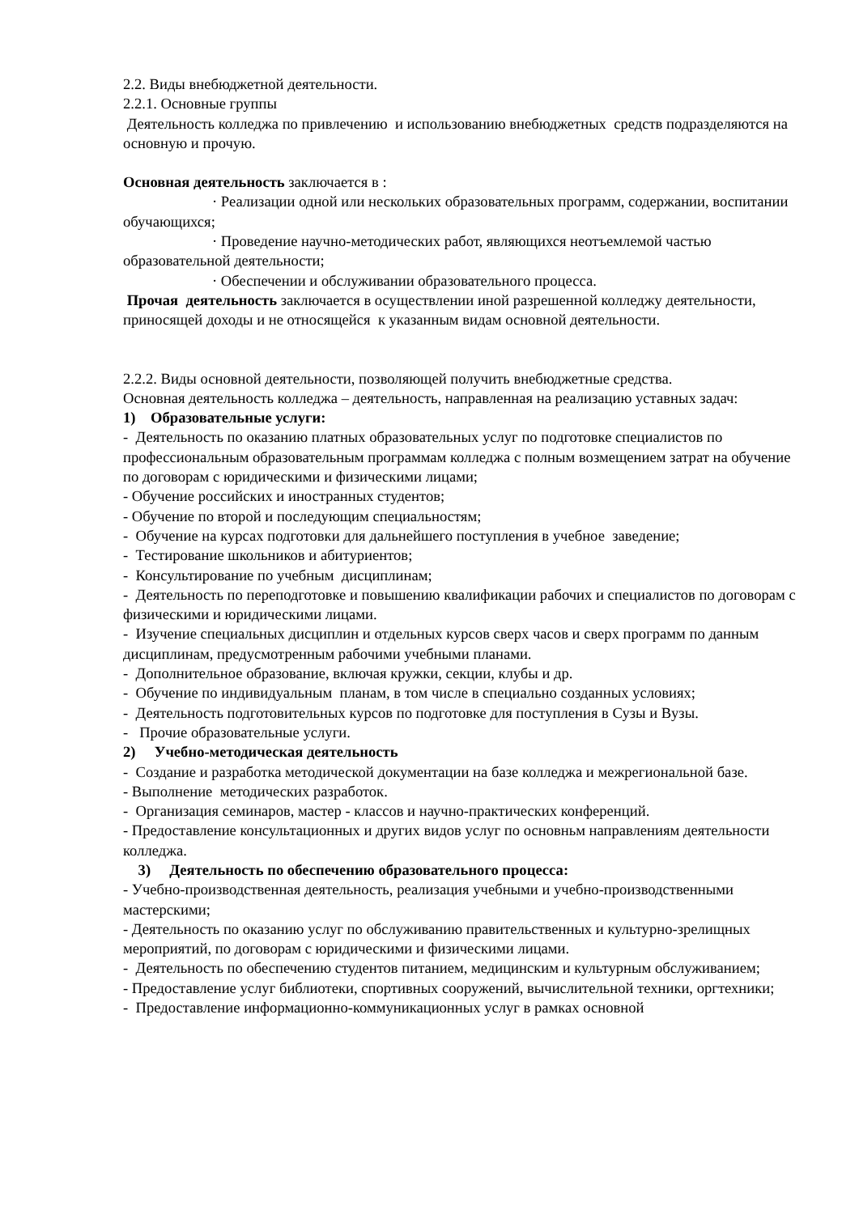2.2. Виды внебюджетной деятельности.
2.2.1. Основные группы
Деятельность колледжа по привлечению и использованию внебюджетных средств подразделяются на основную и прочую.
Основная деятельность заключается в :
· Реализации одной или нескольких образовательных программ, содержании, воспитании обучающихся;
· Проведение научно-методических работ, являющихся неотъемлемой частью образовательной деятельности;
· Обеспечении и обслуживании образовательного процесса.
Прочая деятельность заключается в осуществлении иной разрешенной колледжу деятельности, приносящей доходы и не относящейся к указанным видам основной деятельности.
2.2.2. Виды основной деятельности, позволяющей получить внебюджетные средства.
Основная деятельность колледжа – деятельность, направленная на реализацию уставных задач:
1) Образовательные услуги:
- Деятельность по оказанию платных образовательных услуг по подготовке специалистов по профессиональным образовательным программам колледжа с полным возмещением затрат на обучение по договорам с юридическими и физическими лицами;
- Обучение российских и иностранных студентов;
- Обучение по второй и последующим специальностям;
- Обучение на курсах подготовки для дальнейшего поступления в учебное заведение;
- Тестирование школьников и абитуриентов;
- Консультирование по учебным дисциплинам;
- Деятельность по переподготовке и повышению квалификации рабочих и специалистов по договорам с физическими и юридическими лицами.
- Изучение специальных дисциплин и отдельных курсов сверх часов и сверх программ по данным дисциплинам, предусмотренным рабочими учебными планами.
- Дополнительное образование, включая кружки, секции, клубы и др.
- Обучение по индивидуальным планам, в том числе в специально созданных условиях;
- Деятельность подготовительных курсов по подготовке для поступления в Сузы и Вузы.
- Прочие образовательные услуги.
2) Учебно-методическая деятельность
- Создание и разработка методической документации на базе колледжа и межрегиональной базе.
- Выполнение методических разработок.
- Организация семинаров, мастер - классов и научно-практических конференций.
- Предоставление консультационных и других видов услуг по основньм направлениям деятельности колледжа.
3) Деятельность по обеспечению образовательного процесса:
- Учебно-производственная деятельность, реализация учебными и учебно-производственными мастерскими;
- Деятельность по оказанию услуг по обслуживанию правительственных и культурно-зрелищных мероприятий, по договорам с юридическими и физическими лицами.
- Деятельность по обеспечению студентов питанием, медицинским и культурным обслуживанием;
- Предоставление услуг библиотеки, спортивных сооружений, вычислительной техники, оргтехники;
- Предоставление информационно-коммуникационных услуг в рамках основной